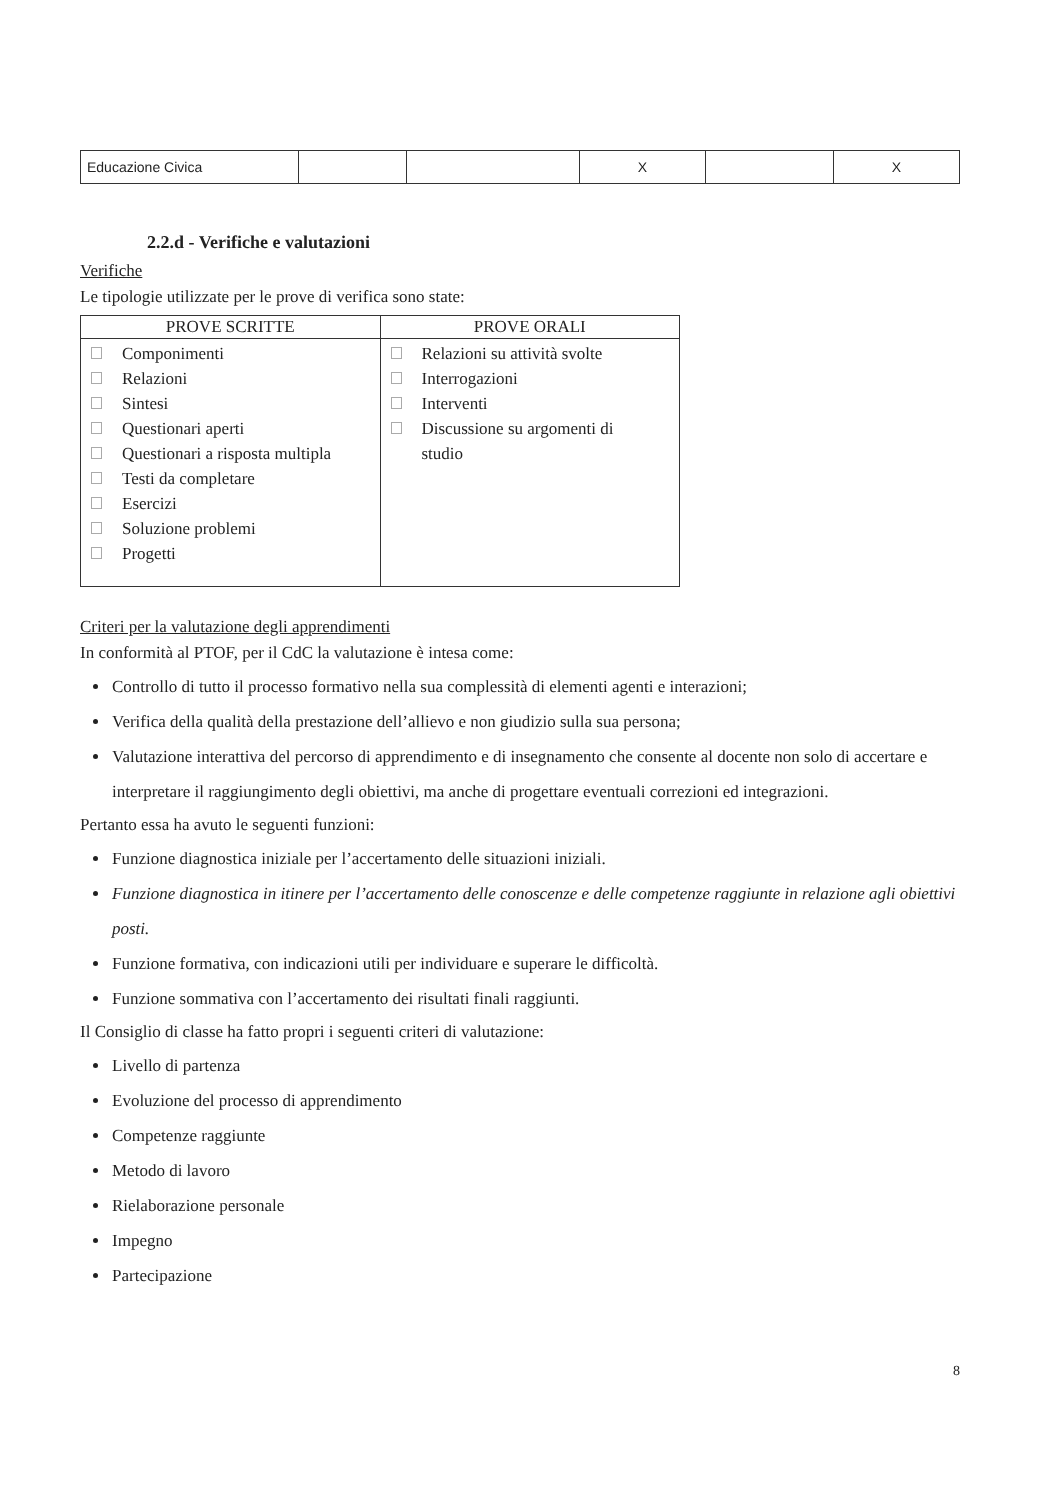| Educazione Civica | | | X | | X |
2.2.d - Verifiche e valutazioni
Verifiche
Le tipologie utilizzate per le prove di verifica sono state:
| PROVE SCRITTE | PROVE ORALI |
| --- | --- |
| Componimenti Relazioni Sintesi Questionari aperti Questionari a risposta multipla Testi da completare Esercizi Soluzione problemi Progetti | Relazioni su attività svolte Interrogazioni Interventi Discussione su argomenti di studio |
Criteri per la valutazione degli apprendimenti
In conformità al PTOF, per il CdC la valutazione è intesa come:
Controllo di tutto il processo formativo nella sua complessità di elementi agenti e interazioni;
Verifica della qualità della prestazione dell’allievo e non giudizio sulla sua persona;
Valutazione interattiva del percorso di apprendimento e di insegnamento che consente al docente non solo di accertare e interpretare il raggiungimento degli obiettivi, ma anche di progettare eventuali correzioni ed integrazioni.
Pertanto essa ha avuto le seguenti funzioni:
Funzione diagnostica iniziale per l’accertamento delle situazioni iniziali.
Funzione diagnostica in itinere per l’accertamento delle conoscenze e delle competenze raggiunte in relazione agli obiettivi posti.
Funzione formativa, con indicazioni utili per individuare e superare le difficoltà.
Funzione sommativa con l’accertamento dei risultati finali raggiunti.
Il Consiglio di classe ha fatto propri i seguenti criteri di valutazione:
Livello di partenza
Evoluzione del processo di apprendimento
Competenze raggiunte
Metodo di lavoro
Rielaborazione personale
Impegno
Partecipazione
8